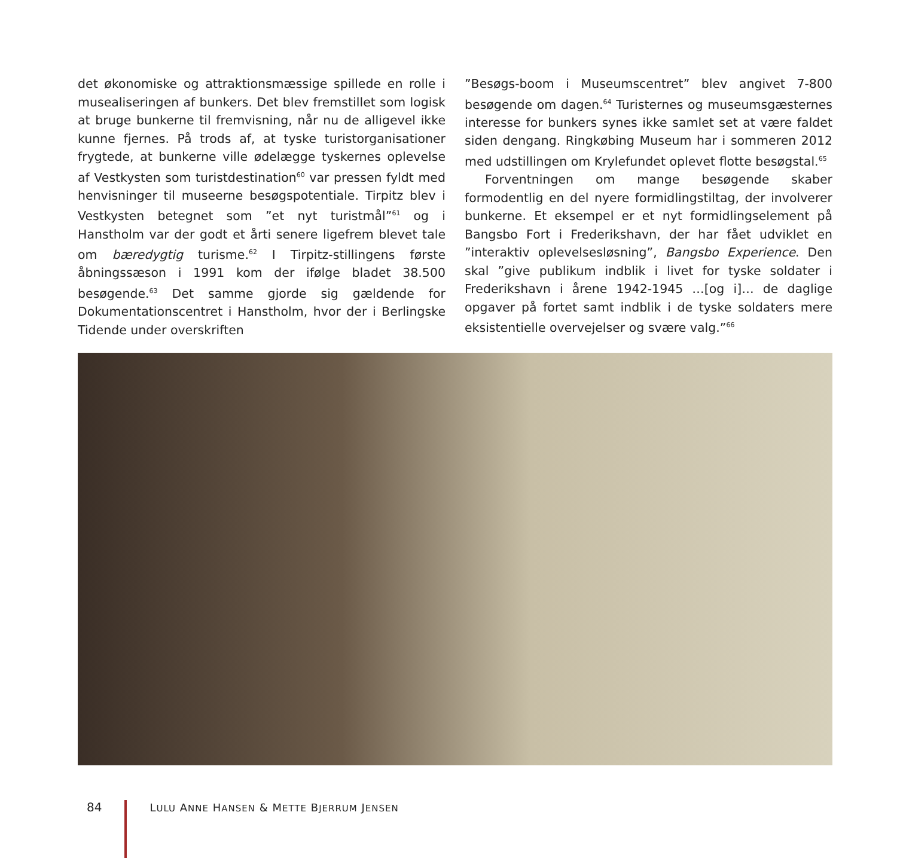det økonomiske og attraktionsmæssige spillede en rolle i musealiseringen af bunkers. Det blev fremstillet som logisk at bruge bunkerne til fremvisning, når nu de alligevel ikke kunne fjernes. På trods af, at tyske turistorganisationer frygtede, at bunkerne ville ødelægge tyskernes oplevelse af Vestkysten som turistdestination<sup>60</sup> var pressen fyldt med henvisninger til museerne besøgspotentiale. Tirpitz blev i Vestkysten betegnet som ”et nyt turistmål”<sup>61</sup> og i Hanstholm var der godt et årti senere ligefrem blevet tale om bæredygtig turisme.<sup>62</sup> I Tirpitz-stillingens første åbningssæson i 1991 kom der ifølge bladet 38.500 besøgende.<sup>63</sup> Det samme gjorde sig gældende for Dokumentationscentret i Hanstholm, hvor der i Berlingske Tidende under overskriften
”Besøgs-boom i Museumscentret” blev angivet 7-800 besøgende om dagen.<sup>64</sup> Turisternes og museumsgæsternes interesse for bunkers synes ikke samlet set at være faldet siden dengang. Ringkøbing Museum har i sommeren 2012 med udstillingen om Krylefundet oplevet flotte besøgstal.<sup>65</sup>
Forventningen om mange besøgende skaber formodentlig en del nyere formidlingstiltag, der involverer bunkerne. Et eksempel er et nyt formidlingselement på Bangsbo Fort i Frederikshavn, der har fået udviklet en ”interaktiv oplevelsesløsning”, Bangsbo Experience. Den skal ”give publikum indblik i livet for tyske soldater i Frederikshavn i årene 1942-1945 …[og i]… de daglige opgaver på fortet samt indblik i de tyske soldaters mere eksistentielle overvejelser og svære valg.”<sup>66</sup>
84 LULU ANNE HANSEN & METTE BJERRUM JENSEN